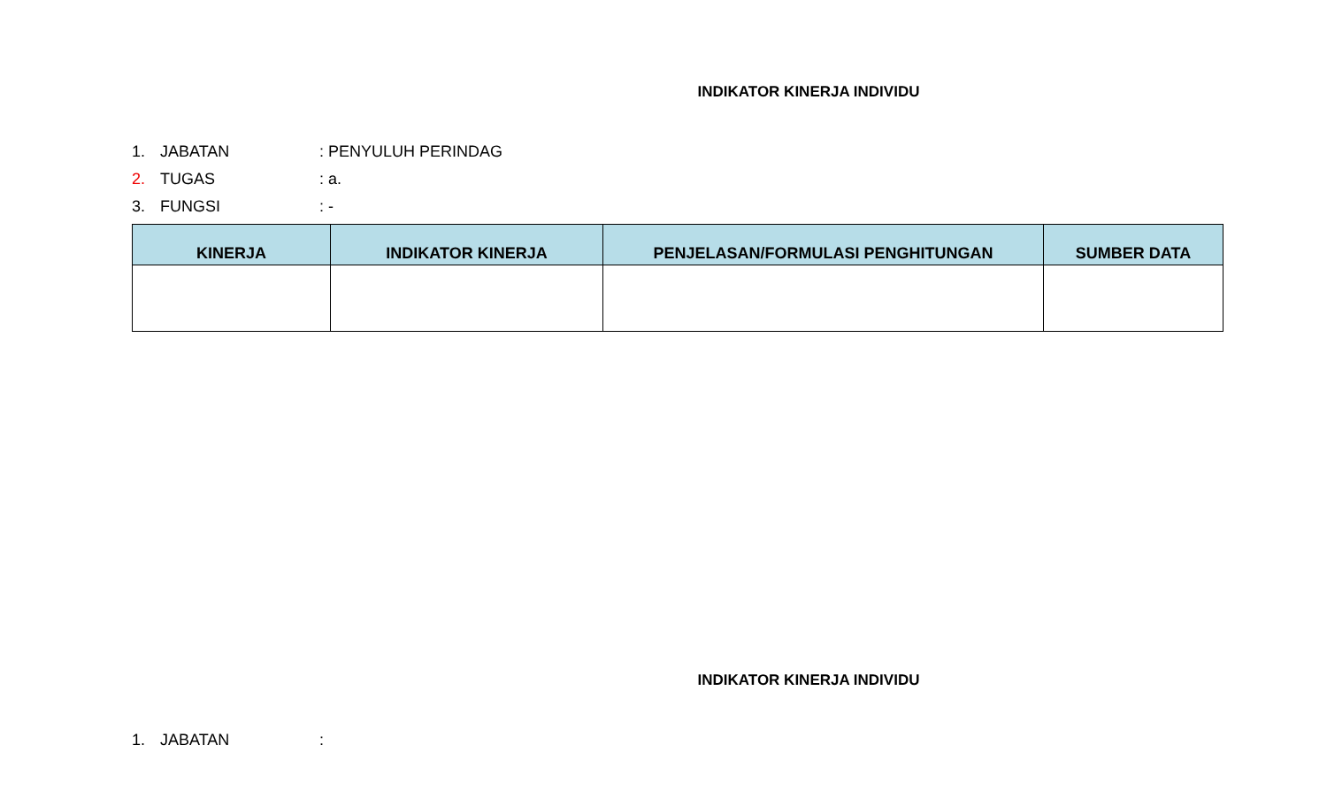INDIKATOR KINERJA INDIVIDU
1. JABATAN: PENYULUH PERINDAG
2. TUGAS: a.
3. FUNGSI: -
| KINERJA | INDIKATOR KINERJA | PENJELASAN/FORMULASI PENGHITUNGAN | SUMBER DATA |
| --- | --- | --- | --- |
INDIKATOR KINERJA INDIVIDU
1. JABATAN: